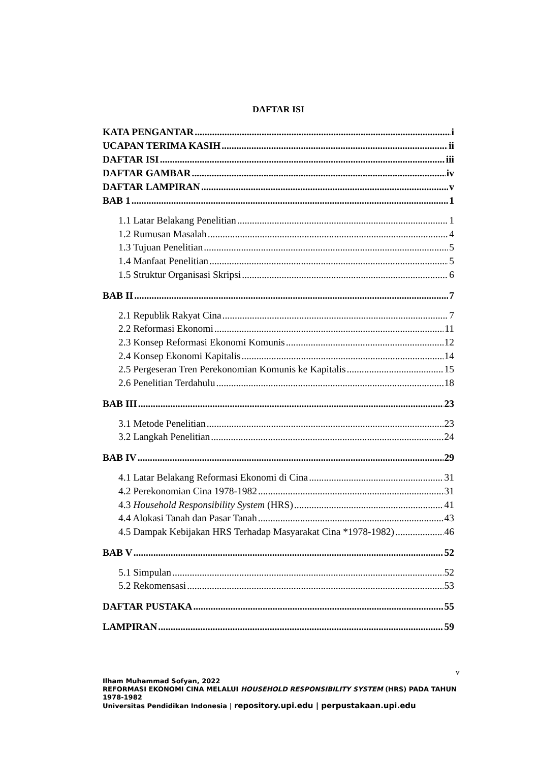DAFTAR ISI
KATA PENGANTAR i
UCAPAN TERIMA KASIH ii
DAFTAR ISI iii
DAFTAR GAMBAR iv
DAFTAR LAMPIRAN v
BAB 1 1
1.1 Latar Belakang Penelitian 1
1.2 Rumusan Masalah 4
1.3 Tujuan Penelitian 5
1.4 Manfaat Penelitian 5
1.5 Struktur Organisasi Skripsi 6
BAB II 7
2.1 Republik Rakyat Cina 7
2.2 Reformasi Ekonomi 11
2.3 Konsep Reformasi Ekonomi Komunis 12
2.4 Konsep Ekonomi Kapitalis 14
2.5 Pergeseran Tren Perekonomian Komunis ke Kapitalis 15
2.6 Penelitian Terdahulu 18
BAB III 23
3.1 Metode Penelitian 23
3.2 Langkah Penelitian 24
BAB IV 29
4.1 Latar Belakang Reformasi Ekonomi di Cina 31
4.2 Perekonomian Cina 1978-1982 31
4.3 Household Responsibility System (HRS) 41
4.4 Alokasi Tanah dan Pasar Tanah 43
4.5 Dampak Kebijakan HRS Terhadap Masyarakat Cina *1978-1982) 46
BAB V 52
5.1 Simpulan 52
5.2 Rekomensasi 53
DAFTAR PUSTAKA 55
LAMPIRAN 59
v
Ilham Muhammad Sofyan, 2022
REFORMASI EKONOMI CINA MELALUI HOUSEHOLD RESPONSIBILITY SYSTEM (HRS) PADA TAHUN 1978-1982
Universitas Pendidikan Indonesia | repository.upi.edu | perpustakaan.upi.edu